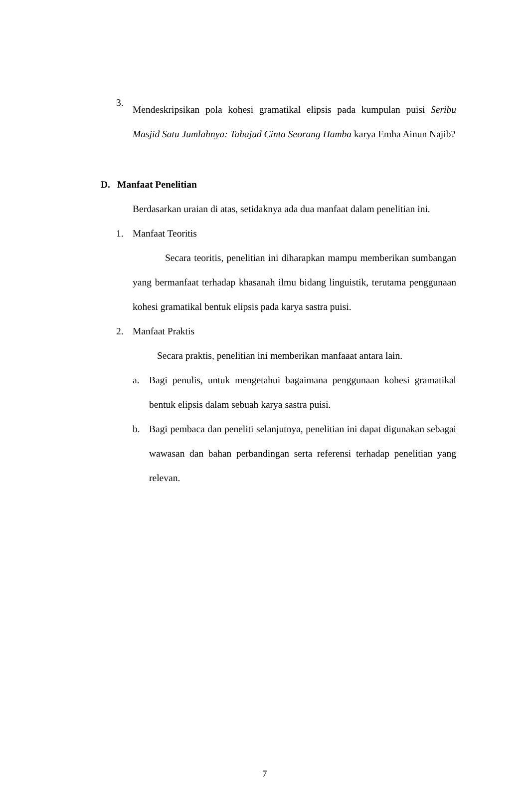3.
Mendeskripsikan pola kohesi gramatikal elipsis pada kumpulan puisi Seribu Masjid Satu Jumlahnya: Tahajud Cinta Seorang Hamba karya Emha Ainun Najib?
D. Manfaat Penelitian
Berdasarkan uraian di atas, setidaknya ada dua manfaat dalam penelitian ini.
1. Manfaat Teoritis
Secara teoritis, penelitian ini diharapkan mampu memberikan sumbangan yang bermanfaat terhadap khasanah ilmu bidang linguistik, terutama penggunaan kohesi gramatikal bentuk elipsis pada karya sastra puisi.
2. Manfaat Praktis
Secara praktis, penelitian ini memberikan manfaaat antara lain.
a. Bagi penulis, untuk mengetahui bagaimana penggunaan kohesi gramatikal bentuk elipsis dalam sebuah karya sastra puisi.
b. Bagi pembaca dan peneliti selanjutnya, penelitian ini dapat digunakan sebagai wawasan dan bahan perbandingan serta referensi terhadap penelitian yang relevan.
7